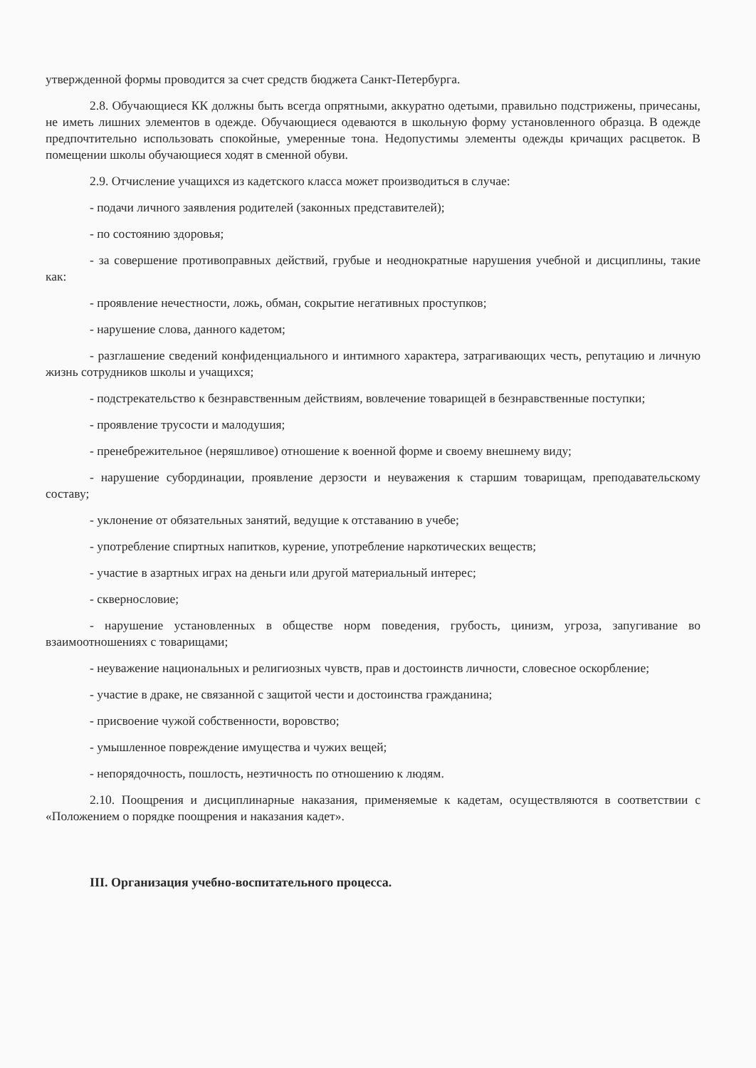утвержденной формы проводится за счет средств бюджета Санкт-Петербурга.
2.8. Обучающиеся КК должны быть всегда опрятными, аккуратно одетыми, правильно подстрижены, причесаны, не иметь лишних элементов в одежде. Обучающиеся одеваются в школьную форму установленного образца. В одежде предпочтительно использовать спокойные, умеренные тона. Недопустимы элементы одежды кричащих расцветок. В помещении школы обучающиеся ходят в сменной обуви.
2.9. Отчисление учащихся из кадетского класса может производиться в случае:
- подачи личного заявления родителей (законных представителей);
- по состоянию здоровья;
- за совершение противоправных действий, грубые и неоднократные нарушения учебной и дисциплины, такие как:
- проявление нечестности, ложь, обман, сокрытие негативных проступков;
- нарушение слова, данного кадетом;
- разглашение сведений конфиденциального и интимного характера, затрагивающих честь, репутацию и личную жизнь сотрудников школы и учащихся;
- подстрекательство к безнравственным действиям, вовлечение товарищей в безнравственные поступки;
- проявление трусости и малодушия;
- пренебрежительное (неряшливое) отношение к военной форме и своему внешнему виду;
- нарушение субординации, проявление дерзости и неуважения к старшим товарищам, преподавательскому составу;
- уклонение от обязательных занятий, ведущие к отставанию в учебе;
- употребление спиртных напитков, курение, употребление наркотических веществ;
- участие в азартных играх на деньги или другой материальный интерес;
- сквернословие;
- нарушение установленных в обществе норм поведения, грубость, цинизм, угроза, запугивание во взаимоотношениях с товарищами;
- неуважение национальных и религиозных чувств, прав и достоинств личности, словесное оскорбление;
- участие в драке, не связанной с защитой чести и достоинства гражданина;
- присвоение чужой собственности, воровство;
- умышленное повреждение имущества и чужих вещей;
- непорядочность, пошлость, неэтичность по отношению к людям.
2.10. Поощрения и дисциплинарные наказания, применяемые к кадетам, осуществляются в соответствии с «Положением о порядке поощрения и наказания кадет».
III. Организация учебно-воспитательного процесса.